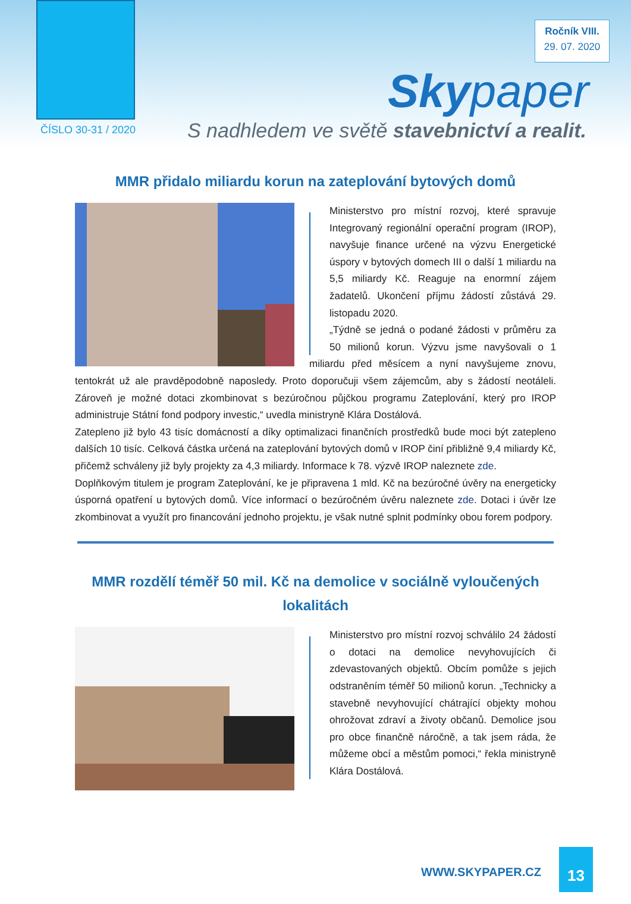Ročník VIII.
29. 07. 2020
Skypaper
ČÍSLO 30-31 / 2020
S nadhledem ve světě stavebnictví a realit.
MMR přidalo miliardu korun na zateplování bytových domů
Ministerstvo pro místní rozvoj, které spravuje Integrovaný regionální operační program (IROP), navyšuje finance určené na výzvu Energetické úspory v bytových domech III o další 1 miliardu na 5,5 miliardy Kč. Reaguje na enormní zájem žadatelů. Ukončení příjmu žádostí zůstává 29. listopadu 2020.
„Týdně se jedná o podané žádosti v průměru za 50 milionů korun. Výzvu jsme navyšovali o 1 miliardu před měsícem a nyní navyšujeme znovu, tentokrát už ale pravděpodobně naposledy. Proto doporučuji všem zájemcům, aby s žádostí neotáleli. Zároveň je možné dotaci zkombinovat s bezúročnou půjčkou programu Zateplování, který pro IROP administruje Státní fond podpory investic,“ uvedla ministryně Klára Dostálová.
Zatepleno již bylo 43 tisíc domácností a díky optimalizaci finančních prostředků bude moci být zatepleno dalších 10 tisíc. Celková částka určená na zateplování bytových domů v IROP činí přibližně 9,4 miliardy Kč, přičemž schváleny již byly projekty za 4,3 miliardy. Informace k 78. výzvě IROP naleznete zde.
Doplňkovým titulem je program Zateplování, ke je připravena 1 mld. Kč na bezúročné úvěry na energeticky úsporná opatření u bytových domů. Více informací o bezúročném úvěru naleznete zde. Dotaci i úvěr lze zkombinovat a využít pro financování jednoho projektu, je však nutné splnit podmínky obou forem podpory.
MMR rozdělí téměř 50 mil. Kč na demolice v sociálně vyloučených lokalitách
Ministerstvo pro místní rozvoj schválilo 24 žádostí o dotaci na demolice nevyhovujících či zdevastovaných objektů. Obcím pomůže s jejich odstraněním téměř 50 milionů korun. „Technicky a stavebně nevyhovující chátrající objekty mohou ohrožovat zdraví a životy občanů. Demolice jsou pro obce finančně náročně, a tak jsem ráda, že můžeme obcí a městům pomoci,“ řekla ministryně Klára Dostálová.
WWW.SKYPAPER.CZ
13